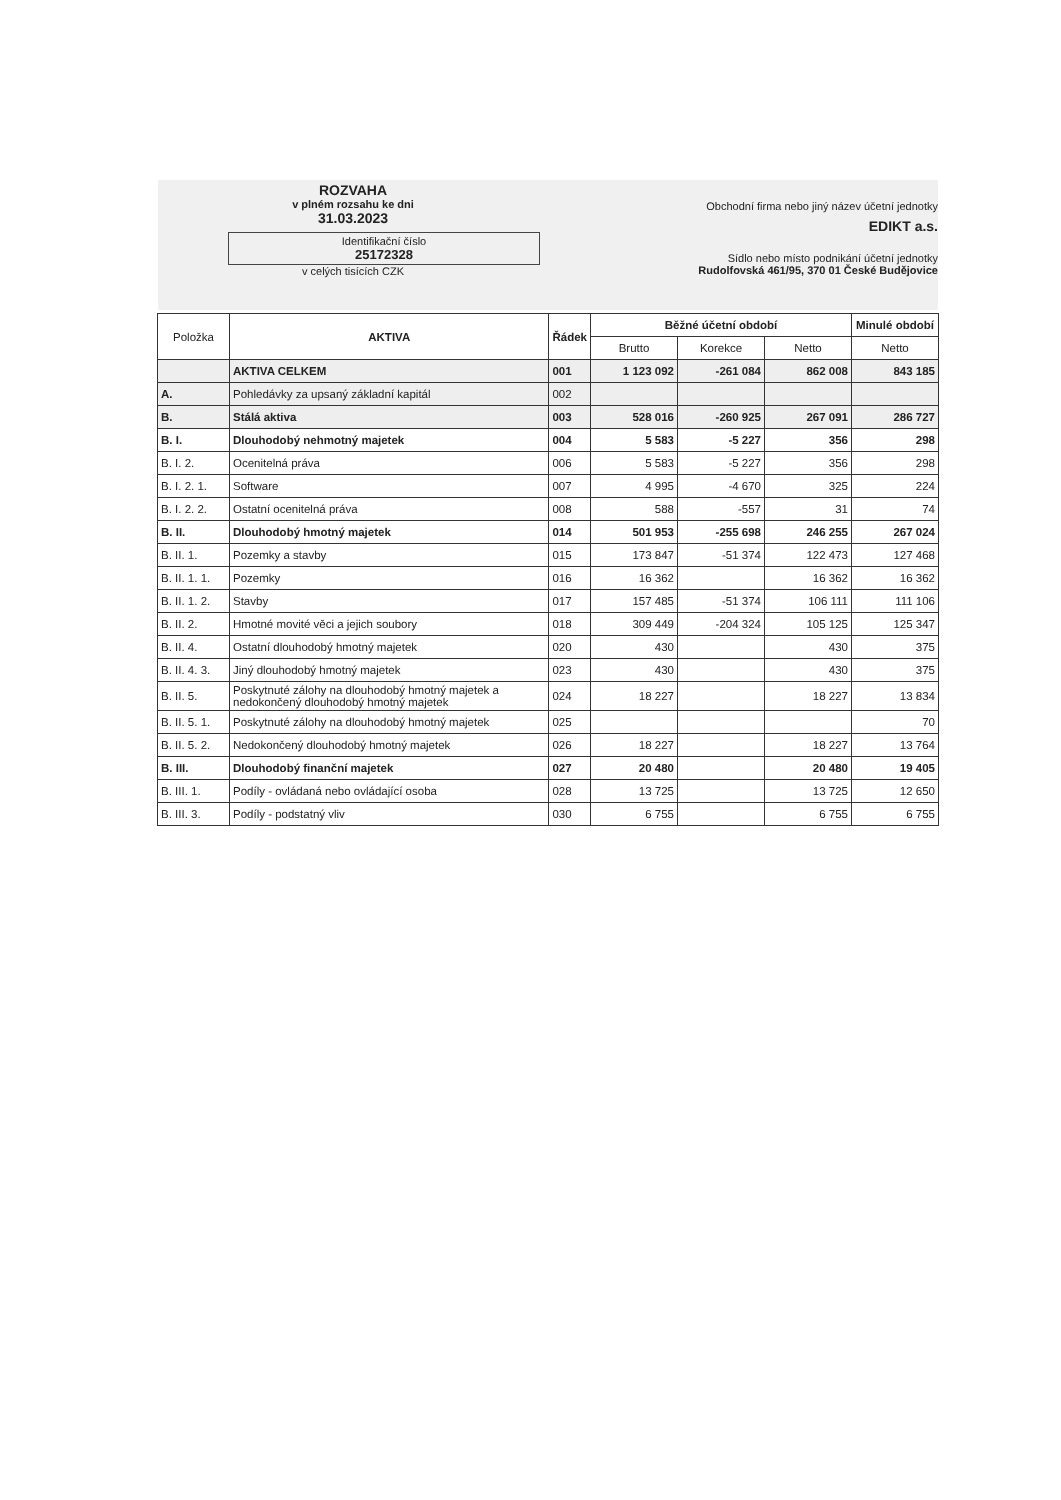ROZVAHA
v plném rozsahu ke dni
31.03.2023
Identifikační číslo
25172328
v celých tisících CZK
Obchodní firma nebo jiný název účetní jednotky
EDIKT a.s.
Sídlo nebo místo podnikání účetní jednotky
Rudolfovská 461/95, 370 01 České Budějovice
| Položka | AKTIVA | Řádek | Běžné účetní období | | | Minulé období |
| --- | --- | --- | --- | --- | --- | --- |
| | | | Brutto | Korekce | Netto | Netto |
| | AKTIVA CELKEM | 001 | 1 123 092 | -261 084 | 862 008 | 843 185 |
| A. | Pohledávky za upsaný základní kapitál | 002 | | | | |
| B. | Stálá aktiva | 003 | 528 016 | -260 925 | 267 091 | 286 727 |
| B. I. | Dlouhodobý nehmotný majetek | 004 | 5 583 | -5 227 | 356 | 298 |
| B. I. 2. | Ocenitelná práva | 006 | 5 583 | -5 227 | 356 | 298 |
| B. I. 2. 1. | Software | 007 | 4 995 | -4 670 | 325 | 224 |
| B. I. 2. 2. | Ostatní ocenitelná práva | 008 | 588 | -557 | 31 | 74 |
| B. II. | Dlouhodobý hmotný majetek | 014 | 501 953 | -255 698 | 246 255 | 267 024 |
| B. II. 1. | Pozemky a stavby | 015 | 173 847 | -51 374 | 122 473 | 127 468 |
| B. II. 1. 1. | Pozemky | 016 | 16 362 | | 16 362 | 16 362 |
| B. II. 1. 2. | Stavby | 017 | 157 485 | -51 374 | 106 111 | 111 106 |
| B. II. 2. | Hmotné movité věci a jejich soubory | 018 | 309 449 | -204 324 | 105 125 | 125 347 |
| B. II. 4. | Ostatní dlouhodobý hmotný majetek | 020 | 430 | | 430 | 375 |
| B. II. 4. 3. | Jiný dlouhodobý hmotný majetek | 023 | 430 | | 430 | 375 |
| B. II. 5. | Poskytnuté zálohy na dlouhodobý hmotný majetek a nedokončený dlouhodobý hmotný majetek | 024 | 18 227 | | 18 227 | 13 834 |
| B. II. 5. 1. | Poskytnuté zálohy na dlouhodobý hmotný majetek | 025 | | | | 70 |
| B. II. 5. 2. | Nedokončený dlouhodobý hmotný majetek | 026 | 18 227 | | 18 227 | 13 764 |
| B. III. | Dlouhodobý finanční majetek | 027 | 20 480 | | 20 480 | 19 405 |
| B. III. 1. | Podíly - ovládaná nebo ovládající osoba | 028 | 13 725 | | 13 725 | 12 650 |
| B. III. 3. | Podíly - podstatný vliv | 030 | 6 755 | | 6 755 | 6 755 |